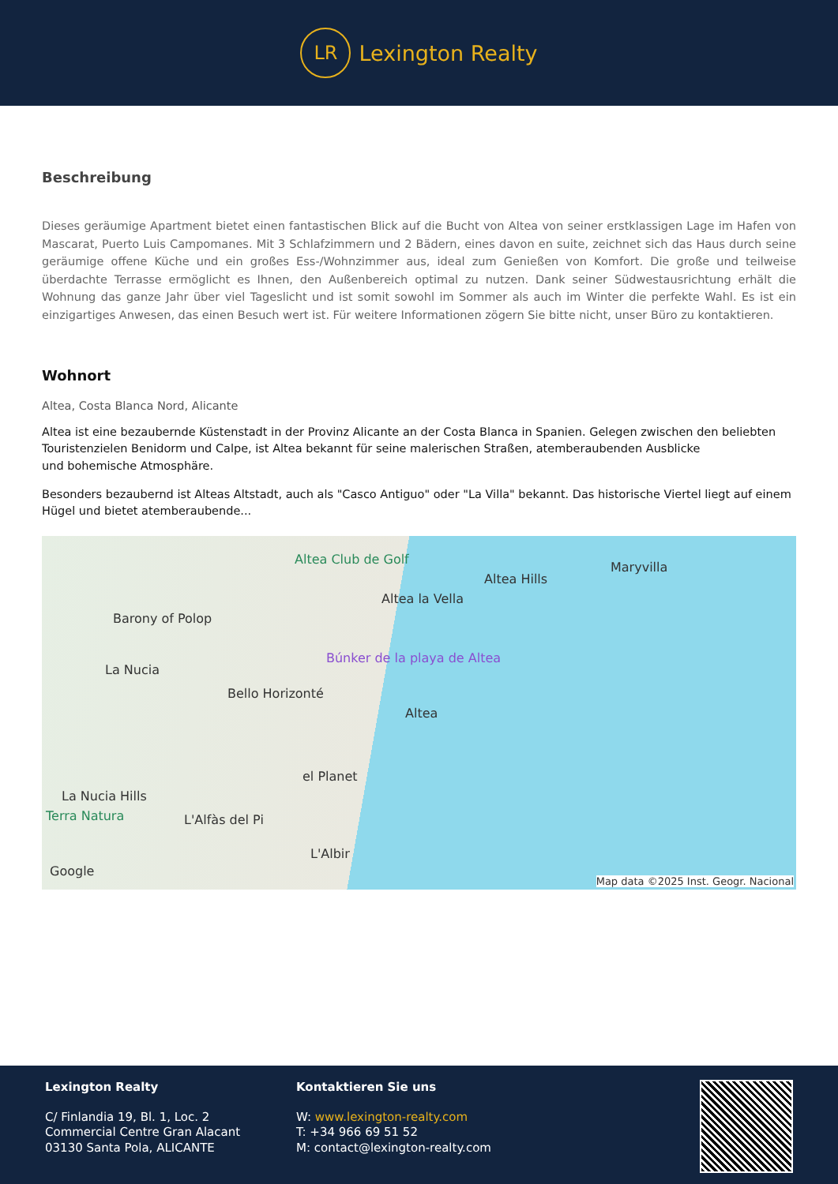LR
Lexington Realty
Beschreibung
Dieses geräumige Apartment bietet einen fantastischen Blick auf die Bucht von Altea von seiner erstklassigen Lage im Hafen von Mascarat, Puerto Luis Campomanes. Mit 3 Schlafzimmern und 2 Bädern, eines davon en suite, zeichnet sich das Haus durch seine geräumige offene Küche und ein großes Ess-/Wohnzimmer aus, ideal zum Genießen von Komfort. Die große und teilweise überdachte Terrasse ermöglicht es Ihnen, den Außenbereich optimal zu nutzen. Dank seiner Südwestausrichtung erhält die Wohnung das ganze Jahr über viel Tageslicht und ist somit sowohl im Sommer als auch im Winter die perfekte Wahl. Es ist ein einzigartiges Anwesen, das einen Besuch wert ist. Für weitere Informationen zögern Sie bitte nicht, unser Büro zu kontaktieren.
Wohnort
Altea, Costa Blanca Nord, Alicante
Altea ist eine bezaubernde Küstenstadt in der Provinz Alicante an der Costa Blanca in Spanien. Gelegen zwischen den beliebten Touristenzielen Benidorm und Calpe, ist Altea bekannt für seine malerischen Straßen, atemberaubenden Ausblicke
und bohemische Atmosphäre.
Besonders bezaubernd ist Alteas Altstadt, auch als "Casco Antiguo" oder "La Villa" bekannt. Das historische Viertel liegt auf einem Hügel und bietet atemberaubende...
Altea Club de Golf
Maryvilla
Altea Hills
Altea la Vella
Barony of Polop
La Nucia
Búnker de la playa de Altea
Bello Horizonté
Altea
el Planet
La Nucia Hills
Terra Natura L'Alfàs del Pi
L'Albir
Google
Map data ©2025 Inst. Geogr. Nacional
Lexington Realty
C/ Finlandia 19, Bl. 1, Loc. 2
Commercial Centre Gran Alacant
03130 Santa Pola, ALICANTE
Kontaktieren Sie uns
W: www.lexington-realty.com
T: +34 966 69 51 52
M: contact@lexington-realty.com